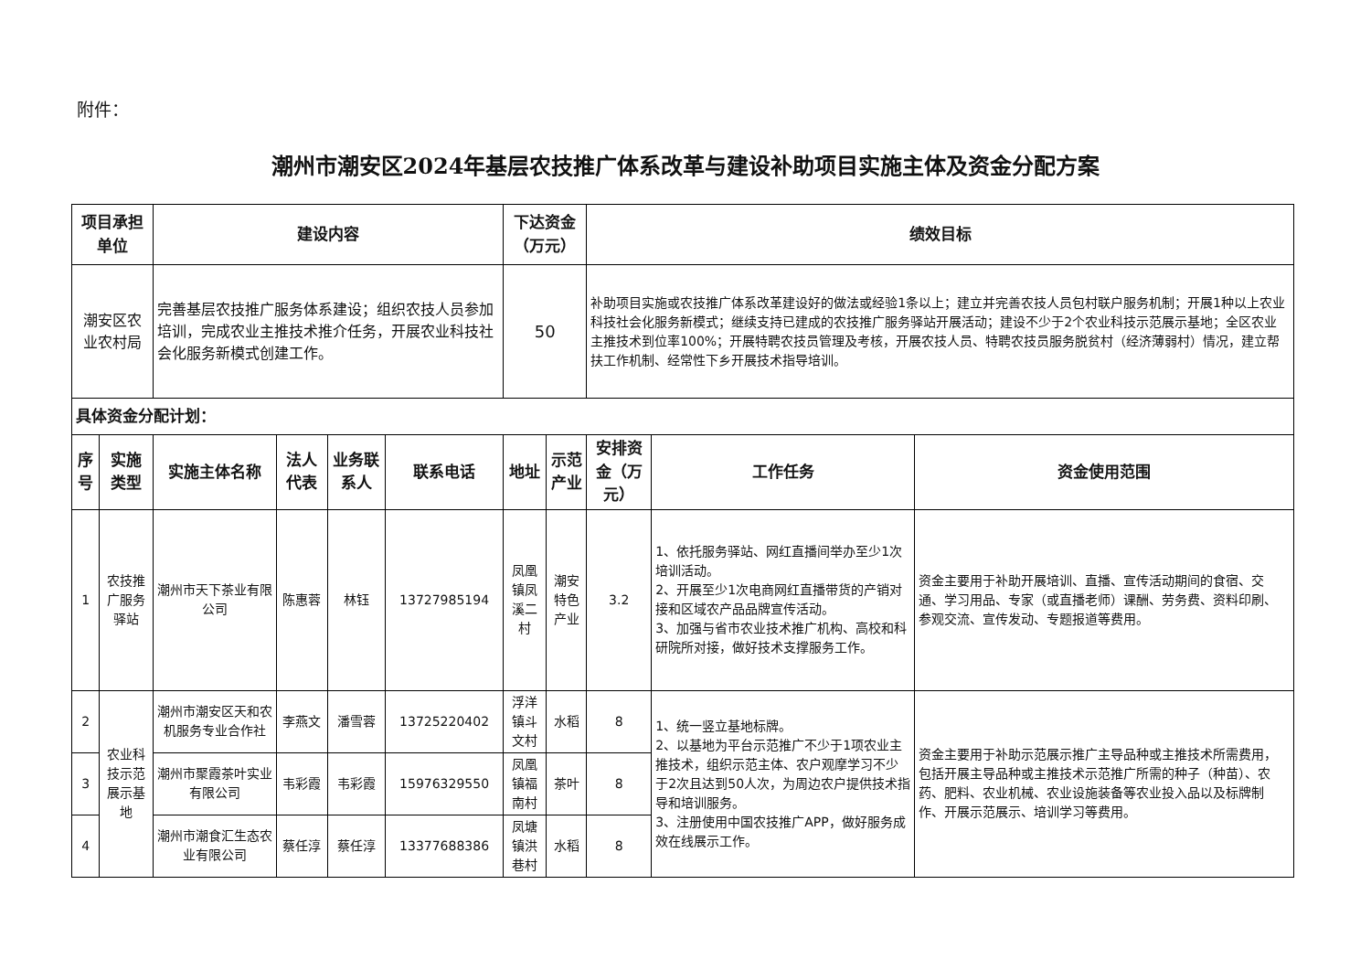附件：
潮州市潮安区2024年基层农技推广体系改革与建设补助项目实施主体及资金分配方案
| 项目承担单位 | | 建设内容 | | | | 下达资金 （万元） | | 绩效目标 | | |
| --- | --- | --- | --- | --- | --- | --- | --- | --- | --- | --- |
| 潮安区农业农村局 | | 完善基层农技推广服务体系建设；组织农技人员参加培训，完成农业主推技术推介任务，开展农业科技社会化服务新模式创建工作。 | | | | 50 | | 补助项目实施或农技推广体系改革建设好的做法或经验1条以上；建立并完善农技人员包村联户服务机制；开展1种以上农业科技社会化服务新模式；继续支持已建成的农技推广服务驿站开展活动；建设不少于2个农业科技示范展示基地；全区农业主推技术到位率100%；开展特聘农技员管理及考核，开展农技人员、特聘农技员服务脱贫村（经济薄弱村）情况，建立帮扶工作机制、经常性下乡开展技术指导培训。 | | |
| 具体资金分配计划： | | | | | | | | | | |
| 序号 | 实施类型 | 实施主体名称 | 法人代表 | 业务联系人 | 联系电话 | 地址 | 示范产业 | 安排资金（万元） | 工作任务 | 资金使用范围 |
| 1 | 农技推广服务驿站 | 潮州市天下茶业有限公司 | 陈惠蓉 | 林钰 | 13727985194 | 凤凰镇凤溪二村 | 潮安特色产业 | 3.2 | 1、依托服务驿站、网红直播间举办至少1次培训活动。 2、开展至少1次电商网红直播带货的产销对接和区域农产品品牌宣传活动。 3、加强与省市农业技术推广机构、高校和科研院所对接，做好技术支撑服务工作。 | 资金主要用于补助开展培训、直播、宣传活动期间的食宿、交通、学习用品、专家（或直播老师）课酬、劳务费、资料印刷、参观交流、宣传发动、专题报道等费用。 |
| 2 | 农业科技示范展示基地 | 潮州市潮安区天和农机服务专业合作社 | 李燕文 | 潘雪蓉 | 13725220402 | 浮洋镇斗文村 | 水稻 | 8 | 1、统一竖立基地标牌。 2、以基地为平台示范推广不少于1项农业主推技术，组织示范主体、农户观摩学习不少于2次且达到50人次，为周边农户提供技术指导和培训服务。 3、注册使用中国农技推广APP，做好服务成效在线展示工作。 | 资金主要用于补助示范展示推广主导品种或主推技术所需费用，包括开展主导品种或主推技术示范推广所需的种子（种苗）、农药、肥料、农业机械、农业设施装备等农业投入品以及标牌制作、开展示范展示、培训学习等费用。 |
| 3 | | 潮州市聚霞茶叶实业有限公司 | 韦彩霞 | 韦彩霞 | 15976329550 | 凤凰镇福南村 | 茶叶 | 8 | | |
| 4 | | 潮州市潮食汇生态农业有限公司 | 蔡任淳 | 蔡任淳 | 13377688386 | 凤塘镇洪巷村 | 水稻 | 8 | | |